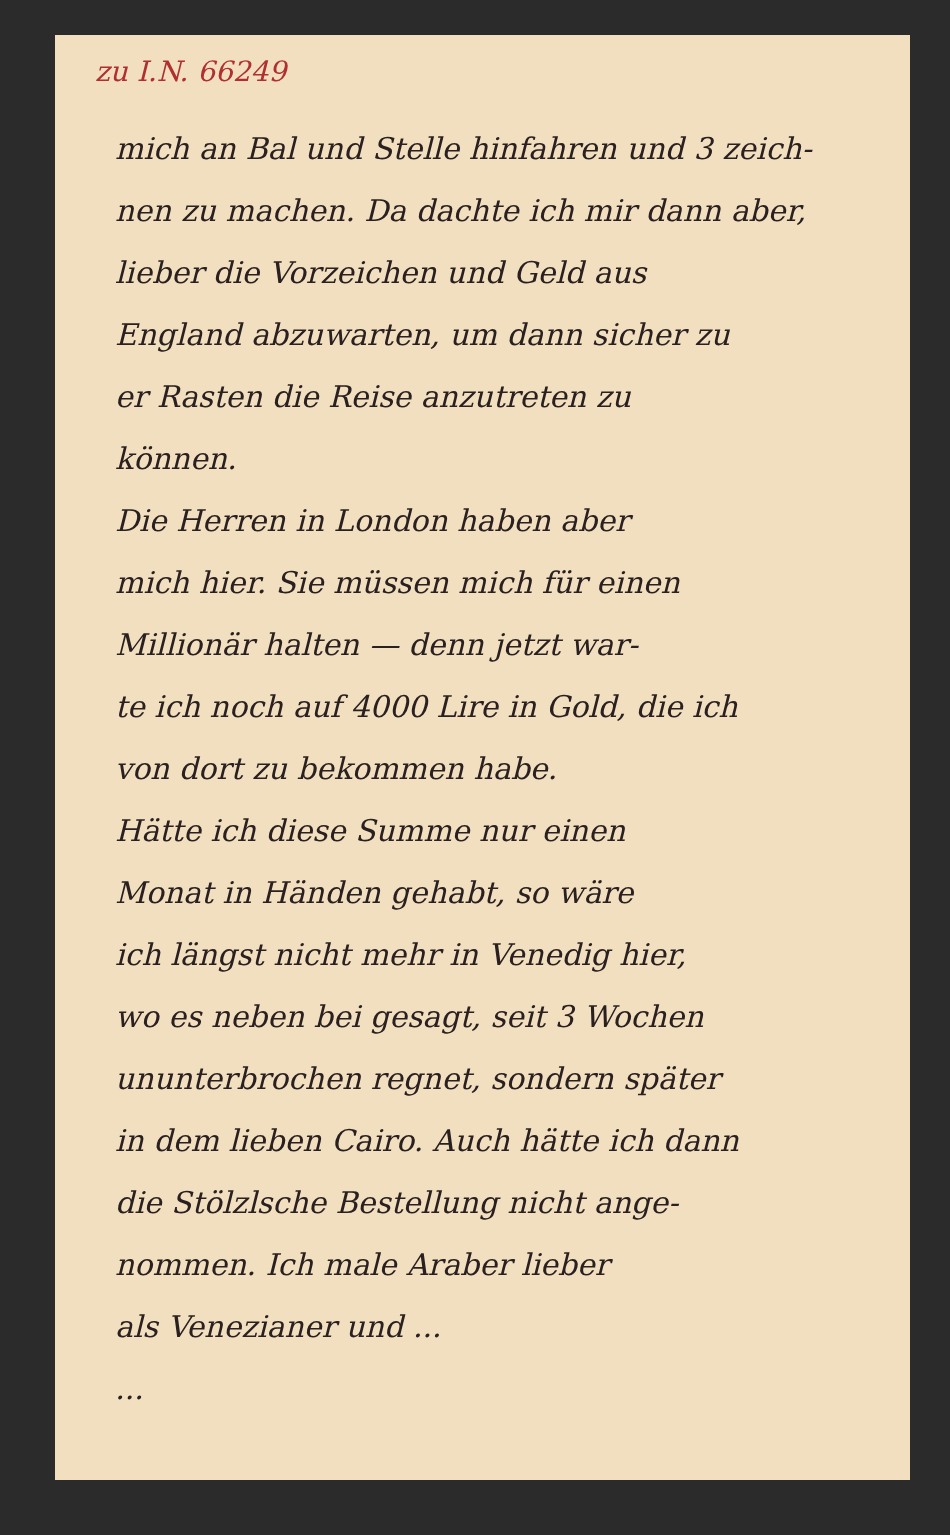zu I.N. 66249
mich an Bal und Stelle hinfahren und 3 zeich-
nen zu machen. Da dachte ich mir dann aber,
lieber die Vorzeichen und Geld aus
England abzuwarten, um dann sicher zu
er Rasten die Reise anzutreten zu
können.
Die Herren in London haben aber
mich hier. Sie müssen mich für einen
Millionär halten — denn jetzt war-
te ich noch auf 4000 Lire in Gold, die ich
von dort zu bekommen habe.
Hätte ich diese Summe nur einen
Monat in Händen gehabt, so wäre
ich längst nicht mehr in Venedig hier,
wo es neben bei gesagt, seit 3 Wochen
ununterbrochen regnet, sondern später
in dem lieben Cairo. Auch hätte ich dann
die Stölzlsche Bestellung nicht ange-
nommen. Ich male Araber lieber
als Venezianer und ...
...